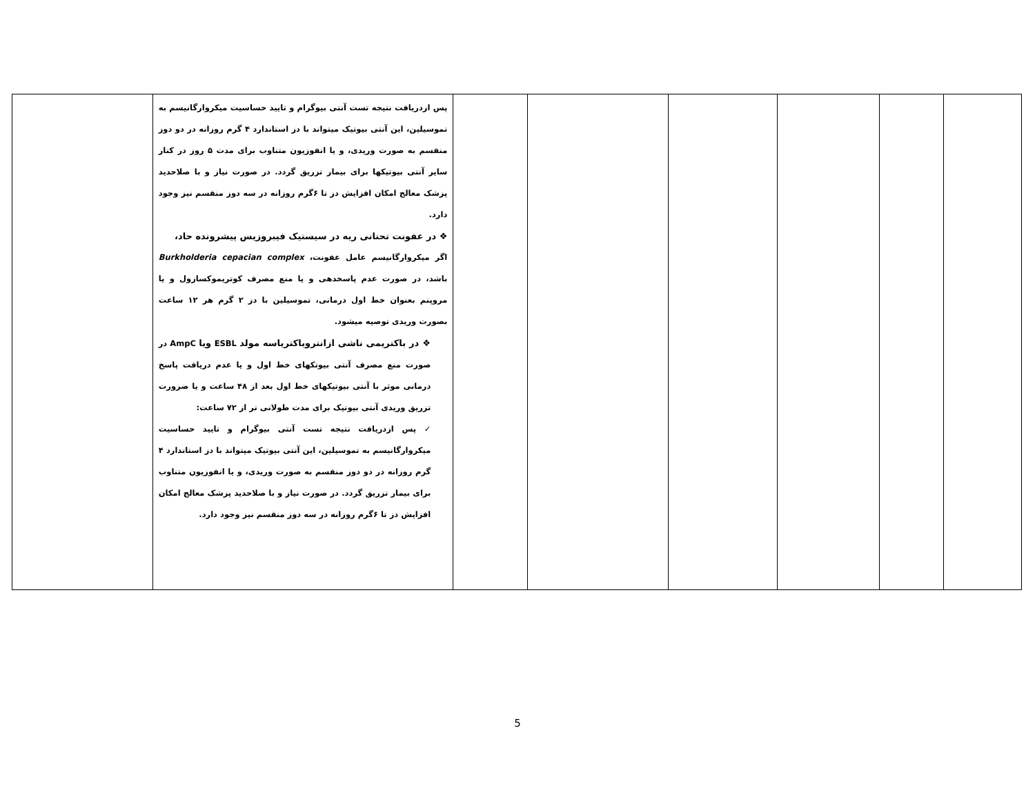| | | | | | | پس ازدریافت نتیجه تست آنتی بیوگرام و تایید حساسیت میکروارگانیسم به تموسیلین، این آنتی بیوتیک میتواند با دز استاندارد ۴ گرم روزانه در دو دوز منقسم به صورت وریدی، و یا انفوزیون متناوب برای مدت ۵ روز در کنار سایر آنتی بیوتیکها برای بیمار تزریق گردد. در صورت نیاز و با صلاحدید پزشک معالج امکان افزایش دز تا ۶گرم روزانه در سه دوز منقسم نیز وجود دارد. ❖ در عفونت تحتانی ریه در سیستیک فیبروزیس پیشرونده حاد، اگر میکروارگانیسم عامل عفونت، Burkholderia cepacian complex باشد، در صورت عدم پاسخدهی و یا منع مصرف کوتریموکسازول و یا مروپنم بعنوان خط اول درمانی، تموسیلین با دز ۲ گرم هر ۱۲ ساعت بصورت وریدی توصیه میشود. ❖ در باکتریمی ناشی ازانتروباکتریاسه مولد ESBL ویا AmpC در صورت منع مصرف آنتی بیوتکهای خط اول و یا عدم دریافت پاسخ درمانی موثر با آنتی بیوتیکهای خط اول بعد از ۴۸ ساعت و یا ضرورت تزریق وریدی آنتی بیوتیک برای مدت طولانی تر از ۷۲ ساعت: ✓ پس ازدریافت نتیجه تست آنتی بیوگرام و تایید حساسیت میکروارگانیسم به تموسیلین، این آنتی بیوتیک میتواند با دز استاندارد ۴ گرم روزانه در دو دوز منقسم به صورت وریدی، و یا انفوزیون متناوب برای بیمار تزریق گردد. در صورت نیاز و با صلاحدید پزشک معالج امکان افزایش دز تا ۶گرم روزانه در سه دوز منقسم نیز وجود دارد. | |
5